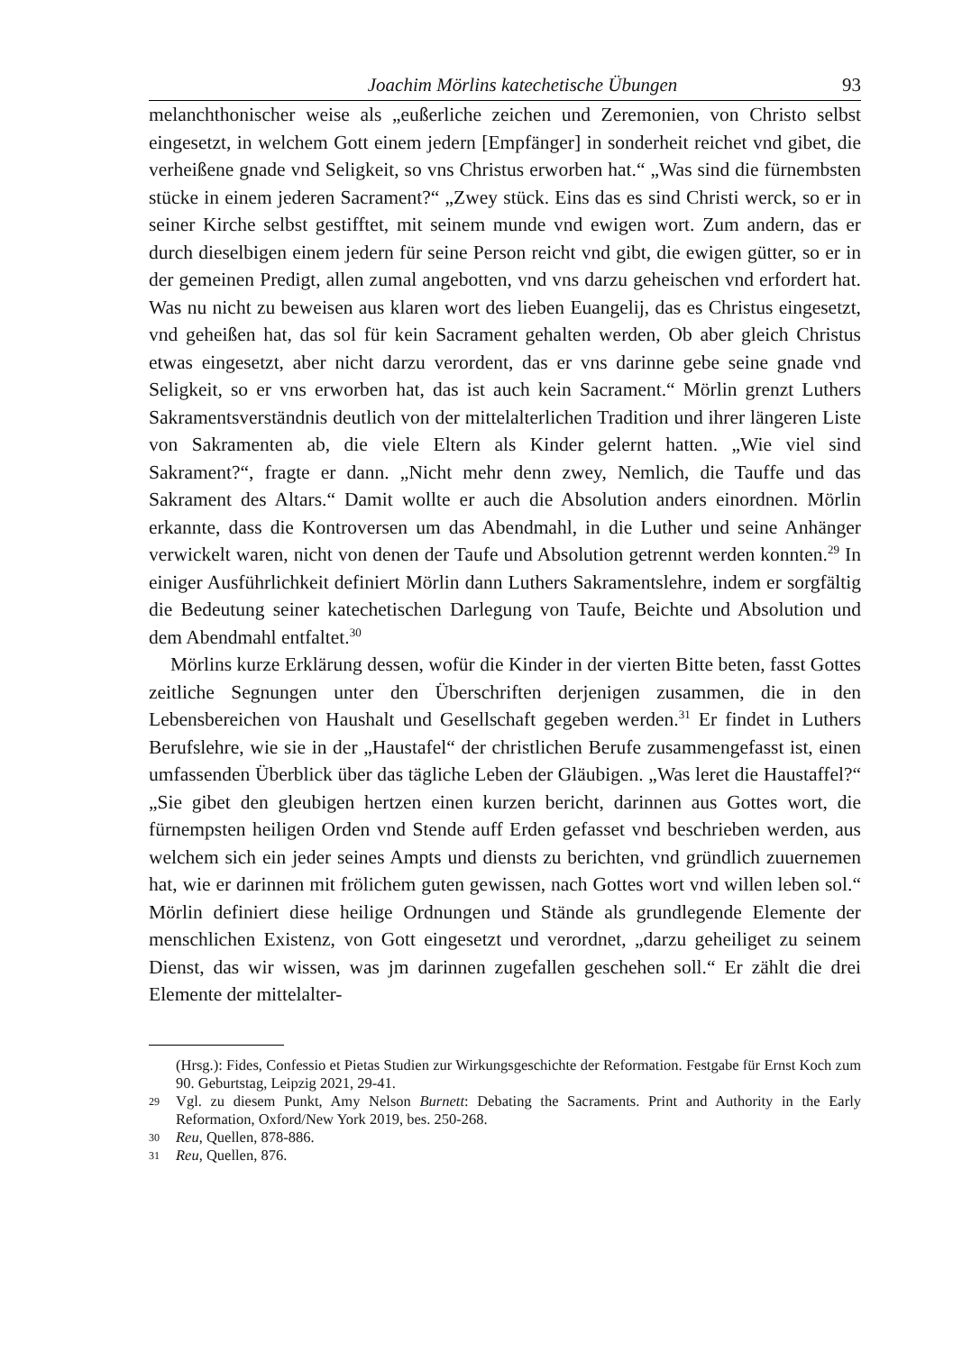Joachim Mörlins katechetische Übungen 93
melanchthonischer weise als „eußerliche zeichen und Zeremonien, von Christo selbst eingesetzt, in welchem Gott einem jedern [Empfänger] in sonderheit reichet vnd gibet, die verheißene gnade vnd Seligkeit, so vns Christus erworben hat.“ „Was sind die fürnembsten stücke in einem jederen Sacrament?“ „Zwey stück. Eins das es sind Christi werck, so er in seiner Kirche selbst gestifftet, mit seinem munde vnd ewigen wort. Zum andern, das er durch dieselbigen einem jedern für seine Person reicht vnd gibt, die ewigen gütter, so er in der gemeinen Predigt, allen zumal angebotten, vnd vns darzu geheischen vnd erfordert hat. Was nu nicht zu beweisen aus klaren wort des lieben Euangelij, das es Christus eingesetzt, vnd geheißen hat, das sol für kein Sacrament gehalten werden, Ob aber gleich Christus etwas eingesetzt, aber nicht darzu verordent, das er vns darinne gebe seine gnade vnd Seligkeit, so er vns erworben hat, das ist auch kein Sacrament.“ Mörlin grenzt Luthers Sakramentsverständnis deutlich von der mittelalterlichen Tradition und ihrer längeren Liste von Sakramenten ab, die viele Eltern als Kinder gelernt hatten. „Wie viel sind Sakrament?“, fragte er dann. „Nicht mehr denn zwey, Nemlich, die Tauffe und das Sakrament des Altars.“ Damit wollte er auch die Absolution anders einordnen. Mörlin erkannte, dass die Kontroversen um das Abendmahl, in die Luther und seine Anhänger verwickelt waren, nicht von denen der Taufe und Absolution getrennt werden konnten.<sup>29</sup> In einiger Ausführlichkeit definiert Mörlin dann Luthers Sakramentslehre, indem er sorgfältig die Bedeutung seiner katechetischen Darlegung von Taufe, Beichte und Absolution und dem Abendmahl entfaltet.<sup>30</sup>
Mörlins kurze Erklärung dessen, wofür die Kinder in der vierten Bitte beten, fasst Gottes zeitliche Segnungen unter den Überschriften derjenigen zusammen, die in den Lebensbereichen von Haushalt und Gesellschaft gegeben werden.<sup>31</sup> Er findet in Luthers Berufslehre, wie sie in der „Haustafel“ der christlichen Berufe zusammengefasst ist, einen umfassenden Überblick über das tägliche Leben der Gläubigen. „Was leret die Haustaffel?“ „Sie gibet den gleubigen hertzen einen kurzen bericht, darinnen aus Gottes wort, die fürnempsten heiligen Orden vnd Stende auff Erden gefasset vnd beschrieben werden, aus welchem sich ein jeder seines Ampts und diensts zu berichten, vnd gründlich zuuernemen hat, wie er darinnen mit frölichem guten gewissen, nach Gottes wort vnd willen leben sol.“ Mörlin definiert diese heilige Ordnungen und Stände als grundlegende Elemente der menschlichen Existenz, von Gott eingesetzt und verordnet, „darzu geheiliget zu seinem Dienst, das wir wissen, was jm darinnen zugefallen geschehen soll.“ Er zählt die drei Elemente der mittelalter-
(Hrsg.): Fides, Confessio et Pietas Studien zur Wirkungsgeschichte der Reformation. Festgabe für Ernst Koch zum 90. Geburtstag, Leipzig 2021, 29-41.
29 Vgl. zu diesem Punkt, Amy Nelson Burnett: Debating the Sacraments. Print and Authority in the Early Reformation, Oxford/New York 2019, bes. 250-268.
30 Reu, Quellen, 878-886.
31 Reu, Quellen, 876.